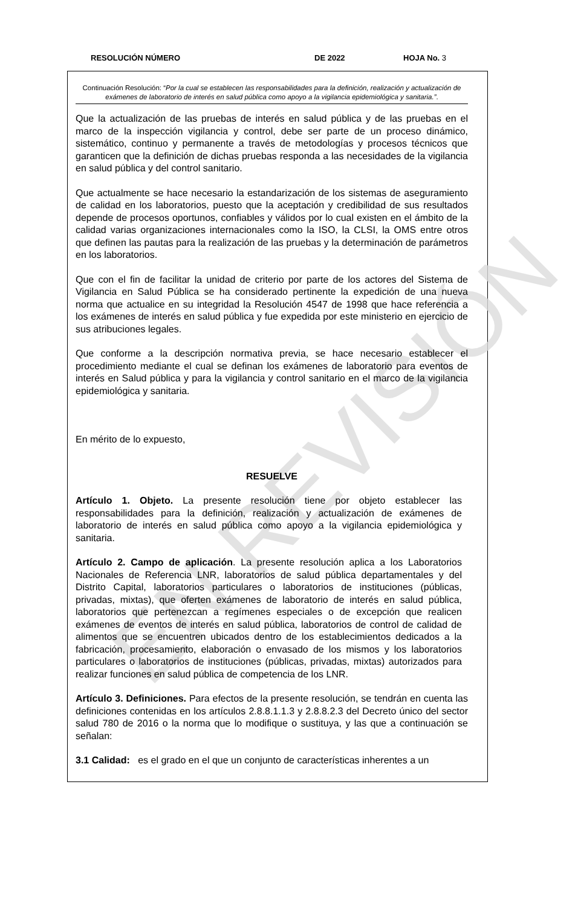RESOLUCIÓN NÚMERO DE 2022 HOJA No. 3
Continuación Resolución: “Por la cual se establecen las responsabilidades para la definición, realización y actualización de exámenes de laboratorio de interés en salud pública como apoyo a la vigilancia epidemiológica y sanitaria.”.
Que la actualización de las pruebas de interés en salud pública y de las pruebas en el marco de la inspección vigilancia y control, debe ser parte de un proceso dinámico, sistemático, continuo y permanente a través de metodologías y procesos técnicos que garanticen que la definición de dichas pruebas responda a las necesidades de la vigilancia en salud pública y del control sanitario.
Que actualmente se hace necesario la estandarización de los sistemas de aseguramiento de calidad en los laboratorios, puesto que la aceptación y credibilidad de sus resultados depende de procesos oportunos, confiables y válidos por lo cual existen en el ámbito de la calidad varias organizaciones internacionales como la ISO, la CLSI, la OMS entre otros que definen las pautas para la realización de las pruebas y la determinación de parámetros en los laboratorios.
Que con el fin de facilitar la unidad de criterio por parte de los actores del Sistema de Vigilancia en Salud Pública se ha considerado pertinente la expedición de una nueva norma que actualice en su integridad la Resolución 4547 de 1998 que hace referencia a los exámenes de interés en salud pública y fue expedida por este ministerio en ejercicio de sus atribuciones legales.
Que conforme a la descripción normativa previa, se hace necesario establecer el procedimiento mediante el cual se definan los exámenes de laboratorio para eventos de interés en Salud pública y para la vigilancia y control sanitario en el marco de la vigilancia epidemiológica y sanitaria.
En mérito de lo expuesto,
RESUELVE
Artículo 1. Objeto. La presente resolución tiene por objeto establecer las responsabilidades para la definición, realización y actualización de exámenes de laboratorio de interés en salud pública como apoyo a la vigilancia epidemiológica y sanitaria.
Artículo 2. Campo de aplicación. La presente resolución aplica a los Laboratorios Nacionales de Referencia LNR, laboratorios de salud pública departamentales y del Distrito Capital, laboratorios particulares o laboratorios de instituciones (públicas, privadas, mixtas), que oferten exámenes de laboratorio de interés en salud pública, laboratorios que pertenezcan a regímenes especiales o de excepción que realicen exámenes de eventos de interés en salud pública, laboratorios de control de calidad de alimentos que se encuentren ubicados dentro de los establecimientos dedicados a la fabricación, procesamiento, elaboración o envasado de los mismos y los laboratorios particulares o laboratorios de instituciones (públicas, privadas, mixtas) autorizados para realizar funciones en salud pública de competencia de los LNR.
Artículo 3. Definiciones. Para efectos de la presente resolución, se tendrán en cuenta las definiciones contenidas en los artículos 2.8.8.1.1.3 y 2.8.8.2.3 del Decreto único del sector salud 780 de 2016 o la norma que lo modifique o sustituya, y las que a continuación se señalan:
3.1 Calidad: es el grado en el que un conjunto de características inherentes a un
EN REVISIÓN